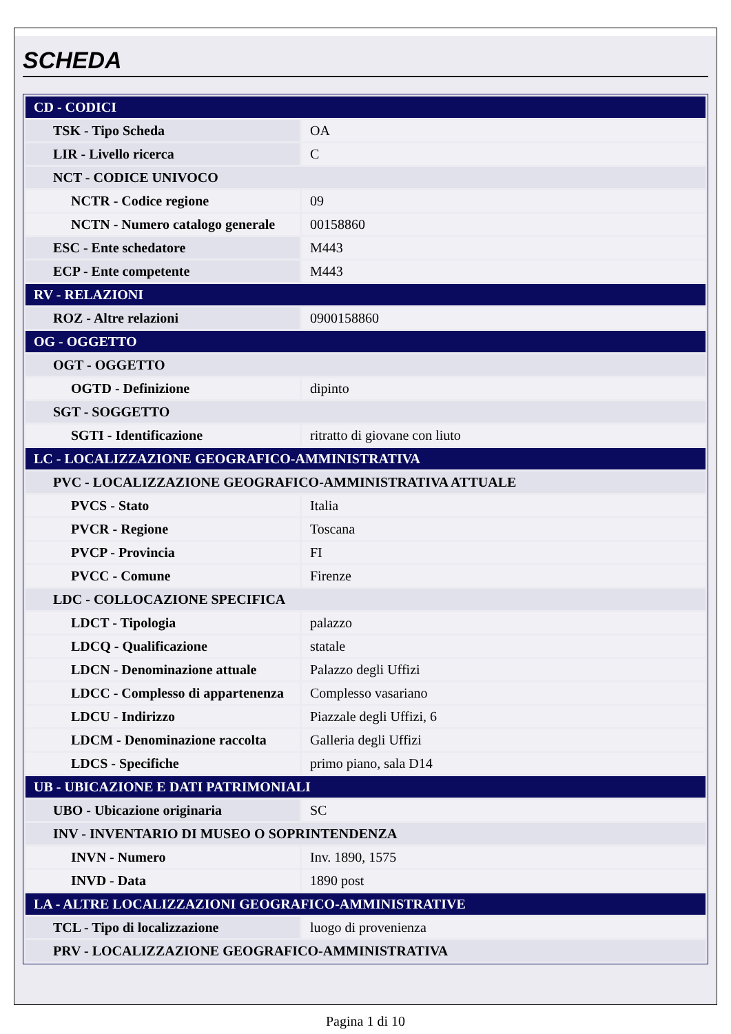SCHEDA
| CD - CODICI | |
| TSK - Tipo Scheda | OA |
| LIR - Livello ricerca | C |
| NCT - CODICE UNIVOCO | |
| NCTR - Codice regione | 09 |
| NCTN - Numero catalogo generale | 00158860 |
| ESC - Ente schedatore | M443 |
| ECP - Ente competente | M443 |
| RV - RELAZIONI | |
| ROZ - Altre relazioni | 0900158860 |
| OG - OGGETTO | |
| OGT - OGGETTO | |
| OGTD - Definizione | dipinto |
| SGT - SOGGETTO | |
| SGTI - Identificazione | ritratto di giovane con liuto |
| LC - LOCALIZZAZIONE GEOGRAFICO-AMMINISTRATIVA | |
| PVC - LOCALIZZAZIONE GEOGRAFICO-AMMINISTRATIVA ATTUALE | |
| PVCS - Stato | Italia |
| PVCR - Regione | Toscana |
| PVCP - Provincia | FI |
| PVCC - Comune | Firenze |
| LDC - COLLOCAZIONE SPECIFICA | |
| LDCT - Tipologia | palazzo |
| LDCQ - Qualificazione | statale |
| LDCN - Denominazione attuale | Palazzo degli Uffizi |
| LDCC - Complesso di appartenenza | Complesso vasariano |
| LDCU - Indirizzo | Piazzale degli Uffizi, 6 |
| LDCM - Denominazione raccolta | Galleria degli Uffizi |
| LDCS - Specifiche | primo piano, sala D14 |
| UB - UBICAZIONE E DATI PATRIMONIALI | |
| UBO - Ubicazione originaria | SC |
| INV - INVENTARIO DI MUSEO O SOPRINTENDENZA | |
| INVN - Numero | Inv. 1890, 1575 |
| INVD - Data | 1890 post |
| LA - ALTRE LOCALIZZAZIONI GEOGRAFICO-AMMINISTRATIVE | |
| TCL - Tipo di localizzazione | luogo di provenienza |
| PRV - LOCALIZZAZIONE GEOGRAFICO-AMMINISTRATIVA | |
Pagina 1 di 10